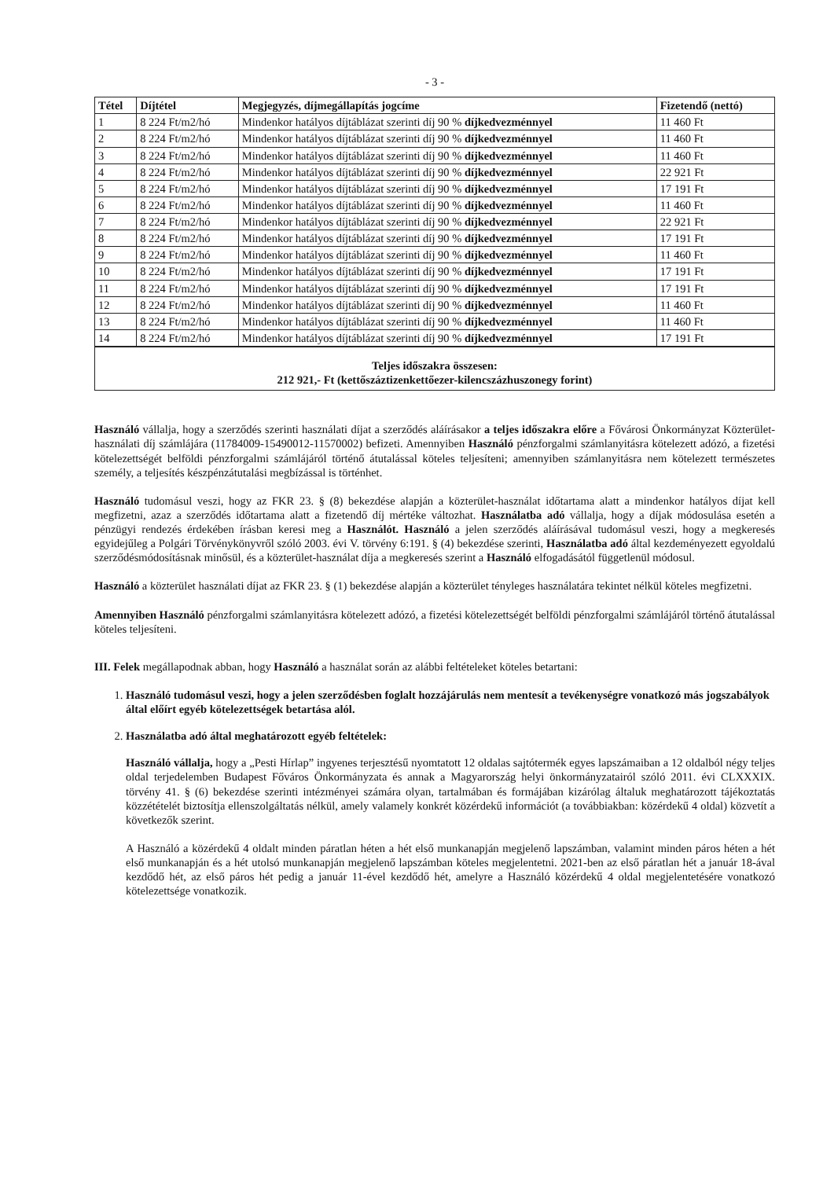- 3 -
| Tétel | Díjtétel | Megjegyzés, díjmegállapítás jogcíme | Fizetendő (nettó) |
| --- | --- | --- | --- |
| 1 | 8 224 Ft/m2/hó | Mindenkor hatályos díjtáblázat szerinti díj 90 % díjkedvezménnyel | 11 460 Ft |
| 2 | 8 224 Ft/m2/hó | Mindenkor hatályos díjtáblázat szerinti díj 90 % díjkedvezménnyel | 11 460 Ft |
| 3 | 8 224 Ft/m2/hó | Mindenkor hatályos díjtáblázat szerinti díj 90 % díjkedvezménnyel | 11 460 Ft |
| 4 | 8 224 Ft/m2/hó | Mindenkor hatályos díjtáblázat szerinti díj 90 % díjkedvezménnyel | 22 921 Ft |
| 5 | 8 224 Ft/m2/hó | Mindenkor hatályos díjtáblázat szerinti díj 90 % díjkedvezménnyel | 17 191 Ft |
| 6 | 8 224 Ft/m2/hó | Mindenkor hatályos díjtáblázat szerinti díj 90 % díjkedvezménnyel | 11 460 Ft |
| 7 | 8 224 Ft/m2/hó | Mindenkor hatályos díjtáblázat szerinti díj 90 % díjkedvezménnyel | 22 921 Ft |
| 8 | 8 224 Ft/m2/hó | Mindenkor hatályos díjtáblázat szerinti díj 90 % díjkedvezménnyel | 17 191 Ft |
| 9 | 8 224 Ft/m2/hó | Mindenkor hatályos díjtáblázat szerinti díj 90 % díjkedvezménnyel | 11 460 Ft |
| 10 | 8 224 Ft/m2/hó | Mindenkor hatályos díjtáblázat szerinti díj 90 % díjkedvezménnyel | 17 191 Ft |
| 11 | 8 224 Ft/m2/hó | Mindenkor hatályos díjtáblázat szerinti díj 90 % díjkedvezménnyel | 17 191 Ft |
| 12 | 8 224 Ft/m2/hó | Mindenkor hatályos díjtáblázat szerinti díj 90 % díjkedvezménnyel | 11 460 Ft |
| 13 | 8 224 Ft/m2/hó | Mindenkor hatályos díjtáblázat szerinti díj 90 % díjkedvezménnyel | 11 460 Ft |
| 14 | 8 224 Ft/m2/hó | Mindenkor hatályos díjtáblázat szerinti díj 90 % díjkedvezménnyel | 17 191 Ft |
Teljes időszakra összesen:
212 921,- Ft (kettőszáztizenkettőezer-kilencszázhuszonegy forint)
Használó vállalja, hogy a szerződés szerinti használati díjat a szerződés aláírásakor a teljes időszakra előre a Fővárosi Önkormányzat Közterület-használati díj számlájára (11784009-15490012-11570002) befizeti. Amennyiben Használó pénzforgalmi számlanyitásra kötelezett adózó, a fizetési kötelezettségét belföldi pénzforgalmi számlájáról történő átutalással köteles teljesíteni; amennyiben számlanyitásra nem kötelezett természetes személy, a teljesítés készpénzátutalási megbízással is történhet.
Használó tudomásul veszi, hogy az FKR 23. § (8) bekezdése alapján a közterület-használat időtartama alatt a mindenkor hatályos díjat kell megfizetni, azaz a szerződés időtartama alatt a fizetendő díj mértéke változhat. Használatba adó vállalja, hogy a díjak módosulása esetén a pénzügyi rendezés érdekében írásban keresi meg a Használót. Használó a jelen szerződés aláírásával tudomásul veszi, hogy a megkeresés egyidejűleg a Polgári Törvénykönyvről szóló 2003. évi V. törvény 6:191. § (4) bekezdése szerinti, Használatba adó által kezdeményezett egyoldalú szerződésmódosításnak minősül, és a közterület-használat díja a megkeresés szerint a Használó elfogadásától függetlenül módosul.
Használó a közterület használati díjat az FKR 23. § (1) bekezdése alapján a közterület tényleges használatára tekintet nélkül köteles megfizetni.
Amennyiben Használó pénzforgalmi számlanyitásra kötelezett adózó, a fizetési kötelezettségét belföldi pénzforgalmi számlájáról történő átutalással köteles teljesíteni.
III. Felek megállapodnak abban, hogy Használó a használat során az alábbi feltételeket köteles betartani:
1. Használó tudomásul veszi, hogy a jelen szerződésben foglalt hozzájárulás nem mentesít a tevékenységre vonatkozó más jogszabályok által előírt egyéb kötelezettségek betartása alól.
2. Használatba adó által meghatározott egyéb feltételek:
Használó vállalja, hogy a „Pesti Hírlap” ingyenes terjesztésű nyomtatott 12 oldalas sajtótermék egyes lapszámaiban a 12 oldalból négy teljes oldal terjedelemben Budapest Főváros Önkormányzata és annak a Magyarország helyi önkormányzatairól szóló 2011. évi CLXXXIX. törvény 41. § (6) bekezdése szerinti intézményei számára olyan, tartalmában és formájában kizárólag általuk meghatározott tájékoztatás közzétételét biztosítja ellenszolgáltatás nélkül, amely valamely konkrét közérdekű információt (a továbbiakban: közérdekű 4 oldal) közvetít a következők szerint.
A Használó a közérdekű 4 oldalt minden páratlan héten a hét első munkanapján megjelenő lapszámban, valamint minden páros héten a hét első munkanapján és a hét utolsó munkanapján megjelenő lapszámban köteles megjelentetni. 2021-ben az első páratlan hét a január 18-ával kezdődő hét, az első páros hét pedig a január 11-ével kezdődő hét, amelyre a Használó közérdekű 4 oldal megjelentetésére vonatkozó kötelezettsége vonatkozik.